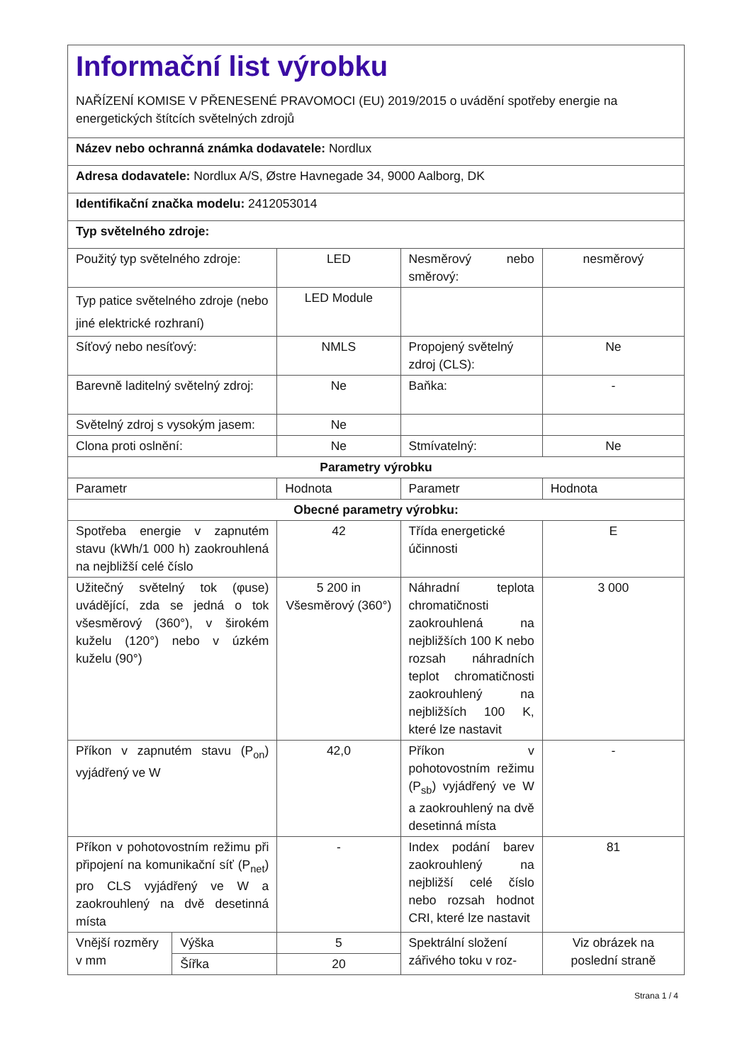| Informační list výrobku NAŘÍZENÍ KOMISE V PŘENESENÉ PRAVOMOCI (EU) 2019/2015 o uvádění spotřeby energie na energetických štítcích světelných zdrojů | | | | |
| Název nebo ochranná známka dodavatele: Nordlux | | | | |
| Adresa dodavatele: Nordlux A/S, Østre Havnegade 34, 9000 Aalborg, DK | | | | |
| Identifikační značka modelu: 2412053014 | | | | |
| Typ světelného zdroje: | | | | |
| Použitý typ světelného zdroje: | | LED | Nesměrový nebo směrový: | nesměrový |
| Typ patice světelného zdroje (nebo jiné elektrické rozhraní) | | LED Module | | |
| Síťový nebo nesíťový: | | NMLS | Propojený světelný zdroj (CLS): | Ne |
| Barevně laditelný světelný zdroj: | | Ne | Baňka: | - |
| Světelný zdroj s vysokým jasem: | | Ne | | |
| Clona proti oslnění: | | Ne | Stmívatelný: | Ne |
| Parametry výrobku | | | | |
| Parametr | | Hodnota | Parametr | Hodnota |
| Obecné parametry výrobku: | | | | |
| Spotřeba energie v zapnutém stavu (kWh/1 000 h) zaokrouhlená na nejbližší celé číslo | | 42 | Třída energetické účinnosti | E |
| Užitečný světelný tok (φuse) uvádějící, zda se jedná o tok všesměrový (360°), v širokém kuželu (120°) nebo v úzkém kuželu (90°) | | 5 200 in Všesměrový (360°) | Náhradní teplota chromatičnosti zaokrouhlená na nejbližších 100 K nebo rozsah náhradních teplot chromatičnosti zaokrouhlený na nejbližších 100 K, které lze nastavit | 3 000 |
| Příkon v zapnutém stavu (P<sub>on</sub>) vyjádřený ve W | | 42,0 | Příkon v pohotovostním režimu (P<sub>sb</sub>) vyjádřený ve W a zaokrouhlený na dvě desetinná místa | - |
| Příkon v pohotovostním režimu při připojení na komunikační síť (P<sub>net</sub>) pro CLS vyjádřený ve W a zaokrouhlený na dvě desetinná místa | | - | Index podání barev zaokrouhlený na nejbližší celé číslo nebo rozsah hodnot CRI, které lze nastavit | 81 |
| Vnější rozměry v mm | Výška | 5 | Spektrální složení zářivého toku v roz- | Viz obrázek na poslední straně |
| | Šířka | 20 | | |
Strana 1 / 4